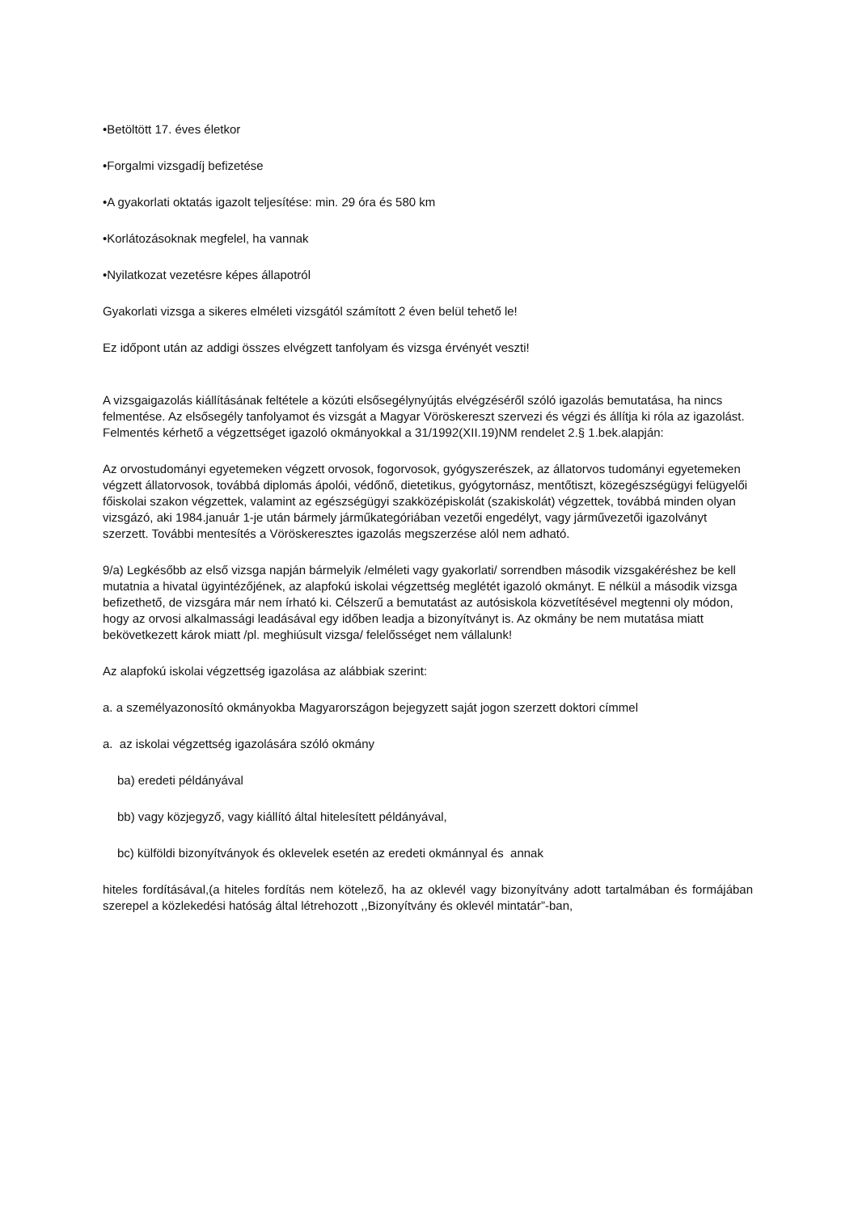•Betöltött 17. éves életkor
•Forgalmi vizsgadíj befizetése
•A gyakorlati oktatás igazolt teljesítése: min. 29 óra és 580 km
•Korlátozásoknak megfelel, ha vannak
•Nyilatkozat vezetésre képes állapotról
Gyakorlati vizsga a sikeres elméleti vizsgától számított 2 éven belül tehető le!
Ez időpont után az addigi összes elvégzett tanfolyam és vizsga érvényét veszti!
A vizsgaigazolás kiállításának feltétele a közúti elsősegélynyújtás elvégzéséről szóló igazolás bemutatása, ha nincs felmentése. Az elsősegély tanfolyamot és vizsgát a Magyar Vöröskereszt szervezi és végzi és állítja ki róla az igazolást. Felmentés kérhető a végzettséget igazoló okmányokkal a 31/1992(XII.19)NM rendelet 2.§ 1.bek.alapján:
Az orvostudományi egyetemeken végzett orvosok, fogorvosok, gyógyszerészek, az állatorvos tudományi egyetemeken végzett állatorvosok, továbbá diplomás ápolói, védőnő, dietetikus, gyógytornász, mentőtiszt, közegészségügyi felügyelői főiskolai szakon végzettek, valamint az egészségügyi szakközépiskolát (szakiskolát) végzettek, továbbá minden olyan vizsgázó, aki 1984.január 1-je után bármely járműkategóriában vezetői engedélyt, vagy járművezetői igazolványt szerzett. További mentesítés a Vöröskeresztes igazolás megszerzése alól nem adható.
9/a) Legkésőbb az első vizsga napján bármelyik /elméleti vagy gyakorlati/ sorrendben második vizsgakéréshez be kell mutatnia a hivatal ügyintézőjének, az alapfokú iskolai végzettség meglétét igazoló okmányt. E nélkül a második vizsga befizethető, de vizsgára már nem írható ki. Célszerű a bemutatást az autósiskola közvetítésével megtenni oly módon, hogy az orvosi alkalmassági leadásával egy időben leadja a bizonyítványt is. Az okmány be nem mutatása miatt bekövetkezett károk miatt /pl. meghiúsult vizsga/ felelősséget nem vállalunk!
Az alapfokú iskolai végzettség igazolása az alábbiak szerint:
a. a személyazonosító okmányokba Magyarországon bejegyzett saját jogon szerzett doktori címmel
a. az iskolai végzettség igazolására szóló okmány
ba) eredeti példányával
bb) vagy közjegyző, vagy kiállító által hitelesített példányával,
bc) külföldi bizonyítványok és oklevelek esetén az eredeti okmánnyal és annak
hiteles fordításával,(a hiteles fordítás nem kötelező, ha az oklevél vagy bizonyítvány adott tartalmában és formájában szerepel a közlekedési hatóság által létrehozott ,,Bizonyítvány és oklevél mintatár”-ban,